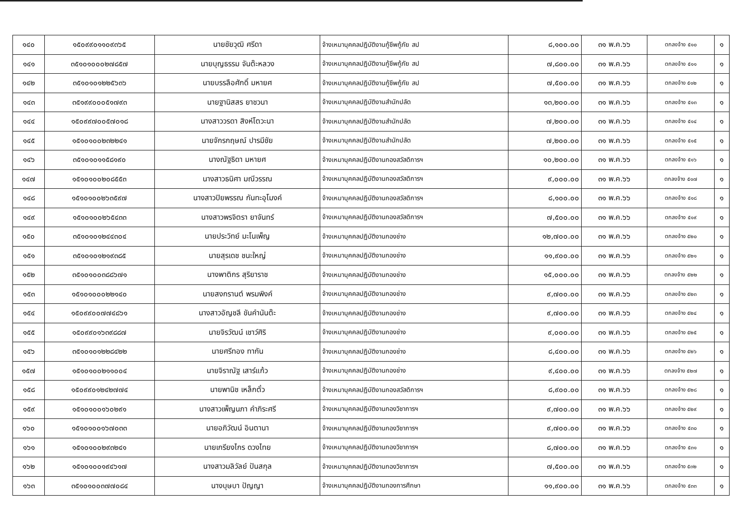| ๑๔๐ | ๑๕๐๙๙๐๑๑๐๙๓๖๕ | นายชัยวุฒิ ศรีดา | จ้างเหมาบุคคลปฏิบัติงานกู้ชีพกู้ภัย สป | ๘,๑๐๐.๐๐ | ๓๑ พ.ค.๖๖ | ตกลงจ้าง ๕๑๐ | ๑ |
| ๑๔๑ | ๓๕๑๐๑๐๐๐๒๗๘๕๗ | นายบุญธรรม จันต๊ะหลวง | จ้างเหมาบุคคลปฏิบัติงานกู้ชีพกู้ภัย สป | ๗,๘๐๐.๐๐ | ๓๑ พ.ค.๖๖ | ตกลงจ้าง ๕๑๑ | ๑ |
| ๑๔๒ | ๓๕๑๐๑๐๑๒๒๕๖๓๖ | นายบรรลือศักดิ์ มหายศ | จ้างเหมาบุคคลปฏิบัติงานกู้ชีพกู้ภัย สป | ๗,๕๐๐.๐๐ | ๓๑ พ.ค.๖๖ | ตกลงจ้าง ๕๑๒ | ๑ |
| ๑๔๓ | ๓๕๑๙๙๐๐๐๕๑๗๙๓ | นายฐานิสสร ยาชวนา | จ้างเหมาบุคคลปฏิบัติงานสำนักปลัด | ๑๓,๒๐๐.๐๐ | ๓๑ พ.ค.๖๖ | ตกลงจ้าง ๕๑๓ | ๑ |
| ๑๔๔ | ๑๕๐๙๙๗๐๐๕๗๐๑๘ | นางสาววรดา สิงห์โตวะนา | จ้างเหมาบุคคลปฏิบัติงานสำนักปลัด | ๗,๒๐๐.๐๐ | ๓๑ พ.ค.๖๖ | ตกลงจ้าง ๕๑๔ | ๑ |
| ๑๔๕ | ๑๕๑๐๑๐๐๒๓๒๒๔๑ | นายจักรกฤษณ์ ปารมีชัย | จ้างเหมาบุคคลปฏิบัติงานสำนักปลัด | ๗,๒๐๐.๐๐ | ๓๑ พ.ค.๖๖ | ตกลงจ้าง ๕๑๕ | ๑ |
| ๑๔๖ | ๓๕๑๐๑๐๑๑๕๘๑๙๐ | นางณัฐธิดา มหายศ | จ้างเหมาบุคคลปฏิบัติงานกองสวัสดิการฯ | ๑๐,๒๐๐.๐๐ | ๓๑ พ.ค.๖๖ | ตกลงจ้าง ๕๑๖ | ๑ |
| ๑๔๗ | ๑๕๑๐๑๐๐๒๐๘๕๕๓ | นางสาวธนิศา มณีวรรณ | จ้างเหมาบุคคลปฏิบัติงานกองสวัสดิการฯ | ๙,๐๐๐.๐๐ | ๓๑ พ.ค.๖๖ | ตกลงจ้าง ๕๑๗ | ๑ |
| ๑๔๘ | ๑๕๑๐๑๐๐๒๖๓๕๙๗ | นางสาวปิยพรรณ กันทะอุโมงค์ | จ้างเหมาบุคคลปฏิบัติงานกองสวัสดิการฯ | ๘,๑๐๐.๐๐ | ๓๑ พ.ค.๖๖ | ตกลงจ้าง ๕๑๘ | ๑ |
| ๑๔๙ | ๑๕๑๐๑๐๐๒๖๕๔๓๓ | นางสาวพรจิตรา ยาจันทร์ | จ้างเหมาบุคคลปฏิบัติงานกองสวัสดิการฯ | ๗,๕๐๐.๐๐ | ๓๑ พ.ค.๖๖ | ตกลงจ้าง ๕๑๙ | ๑ |
| ๑๕๐ | ๓๕๑๐๑๐๑๒๔๔๓๐๔ | นายประวิทย์ มะโนเพ็ญ | จ้างเหมาบุคคลปฏิบัติงานกองช่าง | ๑๒,๗๐๐.๐๐ | ๓๑ พ.ค.๖๖ | ตกลงจ้าง ๕๒๐ | ๑ |
| ๑๕๑ | ๓๕๑๐๑๐๑๒๑๙๓๘๕ | นายสุรเดช ชนะใหญ่ | จ้างเหมาบุคคลปฏิบัติงานกองช่าง | ๑๑,๙๐๐.๐๐ | ๓๑ พ.ค.๖๖ | ตกลงจ้าง ๕๒๑ | ๑ |
| ๑๕๒ | ๓๕๑๐๑๐๐๓๘๘๖๗๑ | นางพาติกร สุริยาราช | จ้างเหมาบุคคลปฏิบัติงานกองช่าง | ๑๕,๐๐๐.๐๐ | ๓๑ พ.ค.๖๖ | ตกลงจ้าง ๕๒๒ | ๑ |
| ๑๕๓ | ๑๕๑๐๑๐๐๐๒๒๑๔๐ | นายสงกรานต์ พรมพิงค์ | จ้างเหมาบุคคลปฏิบัติงานกองช่าง | ๙,๗๐๐.๐๐ | ๓๑ พ.ค.๖๖ | ตกลงจ้าง ๕๒๓ | ๑ |
| ๑๕๔ | ๑๕๐๙๙๐๐๗๗๔๘๖๑ | นางสาวอัญชลี ขันคำนันต๊ะ | จ้างเหมาบุคคลปฏิบัติงานกองช่าง | ๙,๗๐๐.๐๐ | ๓๑ พ.ค.๖๖ | ตกลงจ้าง ๕๒๔ | ๑ |
| ๑๕๕ | ๑๕๐๙๙๐๑๖๓๙๘๘๗ | นายจิรวัฒน์ เชาว์ศิริ | จ้างเหมาบุคคลปฏิบัติงานกองช่าง | ๙,๐๐๐.๐๐ | ๓๑ พ.ค.๖๖ | ตกลงจ้าง ๕๒๕ | ๑ |
| ๑๕๖ | ๓๕๑๐๑๐๑๒๒๘๔๒๒ | นายศรีทอง ทากัน | จ้างเหมาบุคคลปฏิบัติงานกองช่าง | ๘,๔๐๐.๐๐ | ๓๑ พ.ค.๖๖ | ตกลงจ้าง ๕๒๖ | ๑ |
| ๑๕๗ | ๑๕๑๐๑๐๐๒๑๑๐๐๔ | นายจิราณัฐ เสาร์แก้ว | จ้างเหมาบุคคลปฏิบัติงานกองช่าง | ๙,๔๐๐.๐๐ | ๓๑ พ.ค.๖๖ | ตกลงจ้าง ๕๒๗ | ๑ |
| ๑๕๘ | ๑๕๐๙๙๐๑๒๔๒๗๗๔ | นายพานิช เหล็กตั๋ว | จ้างเหมาบุคคลปฏิบัติงานกองสวัสดิการฯ | ๘,๙๐๐.๐๐ | ๓๑ พ.ค.๖๖ | ตกลงจ้าง ๕๒๘ | ๑ |
| ๑๕๙ | ๑๕๑๐๑๐๐๑๖๐๒๙๑ | นางสาวเพ็ญนภา คำภิระศรี | จ้างเหมาบุคคลปฏิบัติงานกองวิชาการฯ | ๙,๗๐๐.๐๐ | ๓๑ พ.ค.๖๖ | ตกลงจ้าง ๕๒๙ | ๑ |
| ๑๖๐ | ๑๕๑๐๑๐๐๑๖๗๐๓๓ | นายอภิวัฒน์ อินตานา | จ้างเหมาบุคคลปฏิบัติงานกองวิชาการฯ | ๙,๗๐๐.๐๐ | ๓๑ พ.ค.๖๖ | ตกลงจ้าง ๕๓๐ | ๑ |
| ๑๖๑ | ๑๕๑๐๑๐๐๒๙๓๒๔๑ | นายเกรียงไกร ดวงไทย | จ้างเหมาบุคคลปฏิบัติงานกองวิชาการฯ | ๘,๗๐๐.๐๐ | ๓๑ พ.ค.๖๖ | ตกลงจ้าง ๕๓๑ | ๑ |
| ๑๖๒ | ๑๕๑๐๑๐๐๑๙๔๖๑๗ | นางสาวมลิวัลย์ ปันสกุล | จ้างเหมาบุคคลปฏิบัติงานกองวิชาการฯ | ๗,๕๐๐.๐๐ | ๓๑ พ.ค.๖๖ | ตกลงจ้าง ๕๓๒ | ๑ |
| ๑๖๓ | ๓๕๑๐๑๐๐๓๗๗๐๘๔ | นางบุษบา ปัญญา | จ้างเหมาบุคคลปฏิบัติงานกองการศึกษา | ๑๑,๙๐๐.๐๐ | ๓๑ พ.ค.๖๖ | ตกลงจ้าง ๕๓๓ | ๑ |